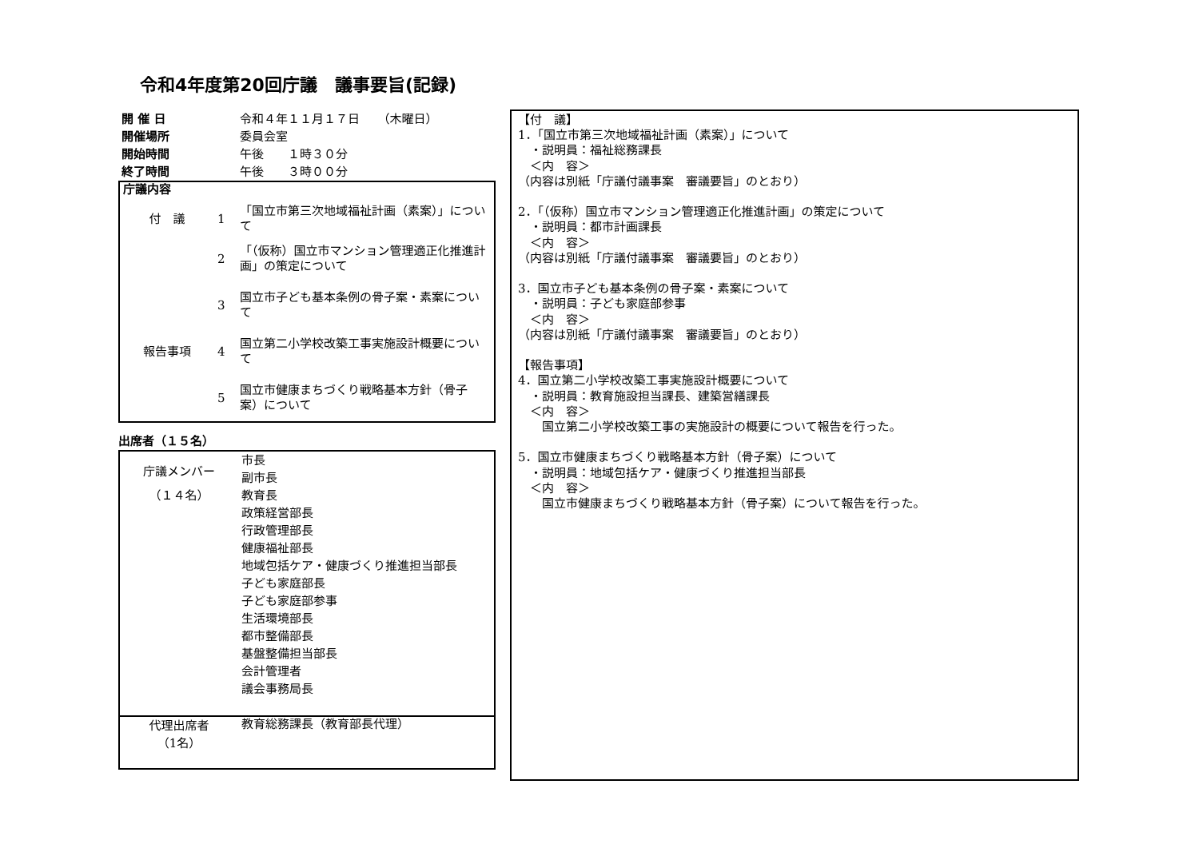令和4年度第20回庁議　議事要旨(記録)
| 開 催 日 | 令和４年１１月１７日 （木曜日） |
| 開催場所 | 委員会室 |
| 開始時間 | 午後 １時３０分 |
| 終了時間 | 午後 ３時００分 |
| 庁議内容 | | |
| 付 議 | 1 | 「国立市第三次地域福祉計画（素案）」について |
| | 2 | 「（仮称）国立市マンション管理適正化推進計画」の策定について |
| | 3 | 国立市子ども基本条例の骨子案・素案について |
| 報告事項 | 4 | 国立第二小学校改築工事実施設計概要について |
| | 5 | 国立市健康まちづくり戦略基本方針（骨子案）について |
出席者（１５名）
| 庁議メンバー （１４名） | 市長 副市長 教育長 政策経営部長 行政管理部長 健康福祉部長 地域包括ケア・健康づくり推進担当部長 子ども家庭部長 子ども家庭部参事 生活環境部長 都市整備部長 基盤整備担当部長 会計管理者 議会事務局長 |
| 代理出席者 （1名） | 教育総務課長（教育部長代理） |
【付　議】
1．「国立市第三次地域福祉計画（素案）」について
　・説明員：福祉総務課長
　＜内　容＞
（内容は別紙「庁議付議事案　審議要旨」のとおり）
2．「（仮称）国立市マンション管理適正化推進計画」の策定について
　・説明員：都市計画課長
　＜内　容＞
（内容は別紙「庁議付議事案　審議要旨」のとおり）
3．国立市子ども基本条例の骨子案・素案について
　・説明員：子ども家庭部参事
　＜内　容＞
（内容は別紙「庁議付議事案　審議要旨」のとおり）
【報告事項】
4．国立第二小学校改築工事実施設計概要について
　・説明員：教育施設担当課長、建築営繕課長
　＜内　容＞
　　国立第二小学校改築工事の実施設計の概要について報告を行った。
5．国立市健康まちづくり戦略基本方針（骨子案）について
　・説明員：地域包括ケア・健康づくり推進担当部長
　＜内　容＞
　　国立市健康まちづくり戦略基本方針（骨子案）について報告を行った。